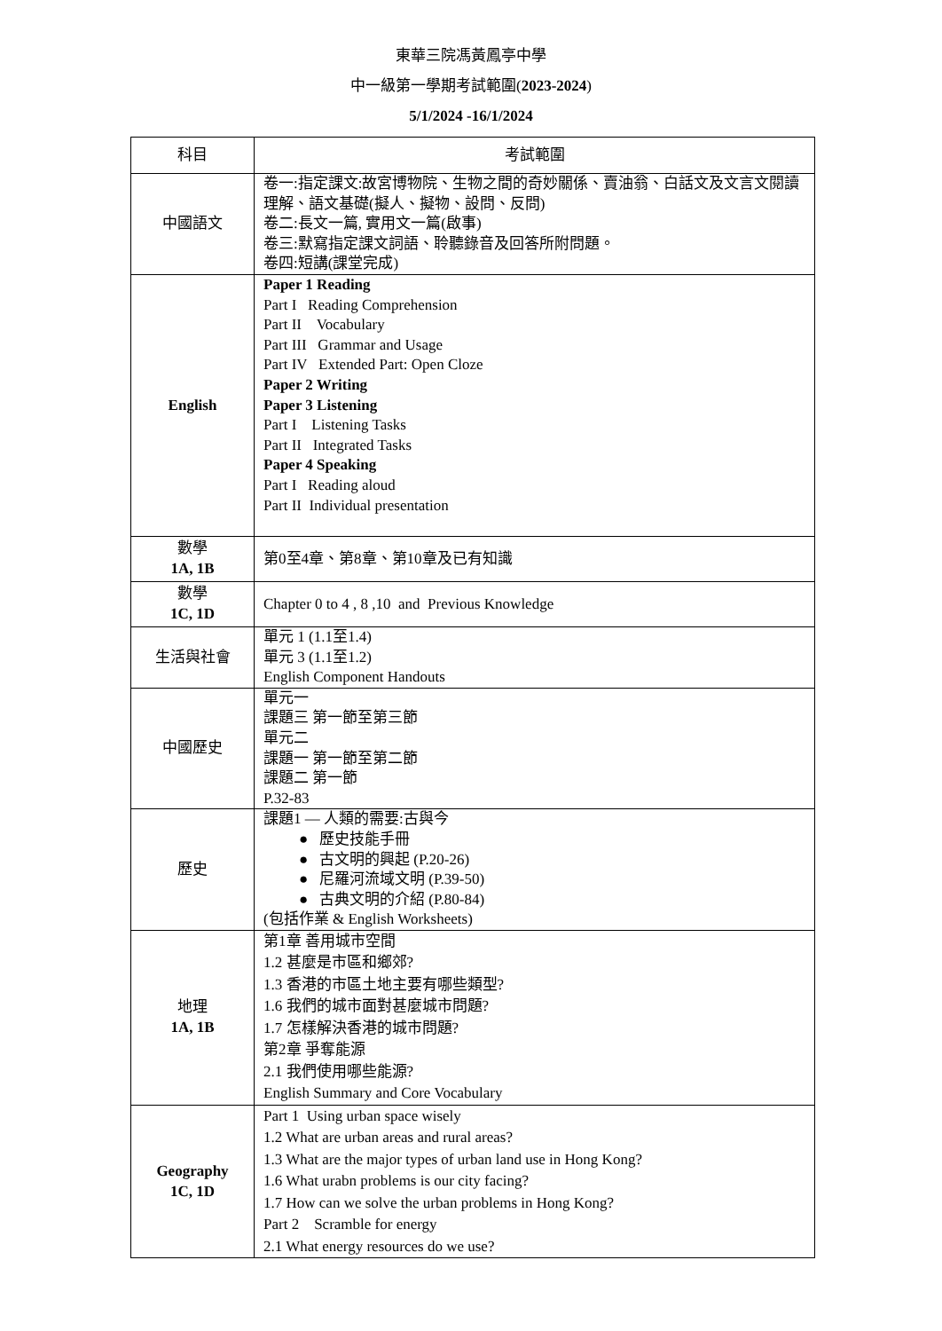東華三院馮黃鳳亭中學
中一級第一學期考試範圍(2023-2024)
5/1/2024 -16/1/2024
| 科目 | 考試範圍 |
| 中國語文 | 卷一:指定課文:故宮博物院、生物之間的奇妙關係、賣油翁、白話文及文言文閱讀理解、語文基礎(擬人、擬物、設問、反問) 卷二:長文一篇, 實用文一篇(啟事) 卷三:默寫指定課文詞語、聆聽錄音及回答所附問題。 卷四:短講(課堂完成) |
| English | Paper 1 Reading Part I Reading Comprehension Part II Vocabulary Part III Grammar and Usage Part IV Extended Part: Open Cloze Paper 2 Writing Paper 3 Listening Part I Listening Tasks Part II Integrated Tasks Paper 4 Speaking Part I Reading aloud Part II Individual presentation |
| 數學 1A, 1B | 第0至4章、第8章、第10章及已有知識 |
| 數學 1C, 1D | Chapter 0 to 4 , 8 ,10 and Previous Knowledge |
| 生活與社會 | 單元 1 (1.1至1.4) 單元 3 (1.1至1.2) English Component Handouts |
| 中國歷史 | 單元一 課題三 第一節至第三節 單元二 課題一 第一節至第二節 課題二 第一節 P.32-83 |
| 歷史 | 課題1 — 人類的需要:古與今 ● 歷史技能手冊 ● 古文明的興起 (P.20-26) ● 尼羅河流域文明 (P.39-50) ● 古典文明的介紹 (P.80-84) (包括作業 & English Worksheets) |
| 地理 1A, 1B | 第1章 善用城市空間 1.2 甚麼是市區和鄉郊? 1.3 香港的市區土地主要有哪些類型? 1.6 我們的城市面對甚麼城市問題? 1.7 怎樣解決香港的城市問題? 第2章 爭奪能源 2.1 我們使用哪些能源? English Summary and Core Vocabulary |
| Geography 1C, 1D | Part 1 Using urban space wisely 1.2 What are urban areas and rural areas? 1.3 What are the major types of urban land use in Hong Kong? 1.6 What urabn problems is our city facing? 1.7 How can we solve the urban problems in Hong Kong? Part 2 Scramble for energy 2.1 What energy resources do we use? |